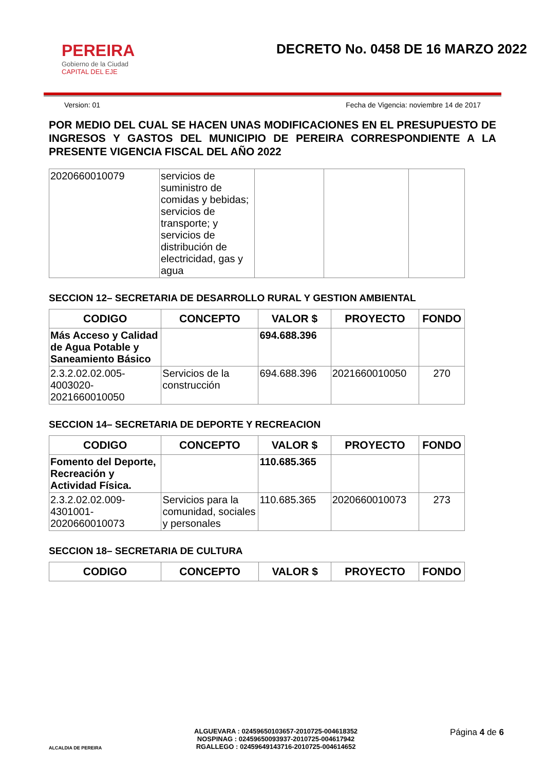PEREIRA
Gobierno de la Ciudad
CAPITAL DEL EJE
DECRETO No. 0458 DE 16 MARZO 2022
Version: 01 Fecha de Vigencia: noviembre 14 de 2017
POR MEDIO DEL CUAL SE HACEN UNAS MODIFICACIONES EN EL PRESUPUESTO DE INGRESOS Y GASTOS DEL MUNICIPIO DE PEREIRA CORRESPONDIENTE A LA PRESENTE VIGENCIA FISCAL DEL AÑO 2022
| 2020660010079 | servicios de suministro de comidas y bebidas; servicios de transporte; y servicios de distribución de electricidad, gas y agua | | | |
SECCION 12– SECRETARIA DE DESARROLLO RURAL Y GESTION AMBIENTAL
| CODIGO | CONCEPTO | VALOR $ | PROYECTO | FONDO |
| --- | --- | --- | --- | --- |
| Más Acceso y Calidad de Agua Potable y Saneamiento Básico | | 694.688.396 | | |
| 2.3.2.02.02.005-4003020-2021660010050 | Servicios de la construcción | 694.688.396 | 2021660010050 | 270 |
SECCION 14– SECRETARIA DE DEPORTE Y RECREACION
| CODIGO | CONCEPTO | VALOR $ | PROYECTO | FONDO |
| --- | --- | --- | --- | --- |
| Fomento del Deporte, Recreación y Actividad Física. | | 110.685.365 | | |
| 2.3.2.02.02.009-4301001-2020660010073 | Servicios para la comunidad, sociales y personales | 110.685.365 | 2020660010073 | 273 |
SECCION 18– SECRETARIA DE CULTURA
| CODIGO | CONCEPTO | VALOR $ | PROYECTO | FONDO |
| --- | --- | --- | --- | --- |
ALCALDIA DE PEREIRA
ALGUEVARA : 02459650103657-2010725-004618352
NOSPINAG : 02459650093937-2010725-004617942
RGALLEGO : 02459649143716-2010725-004614652
Página 4 de 6